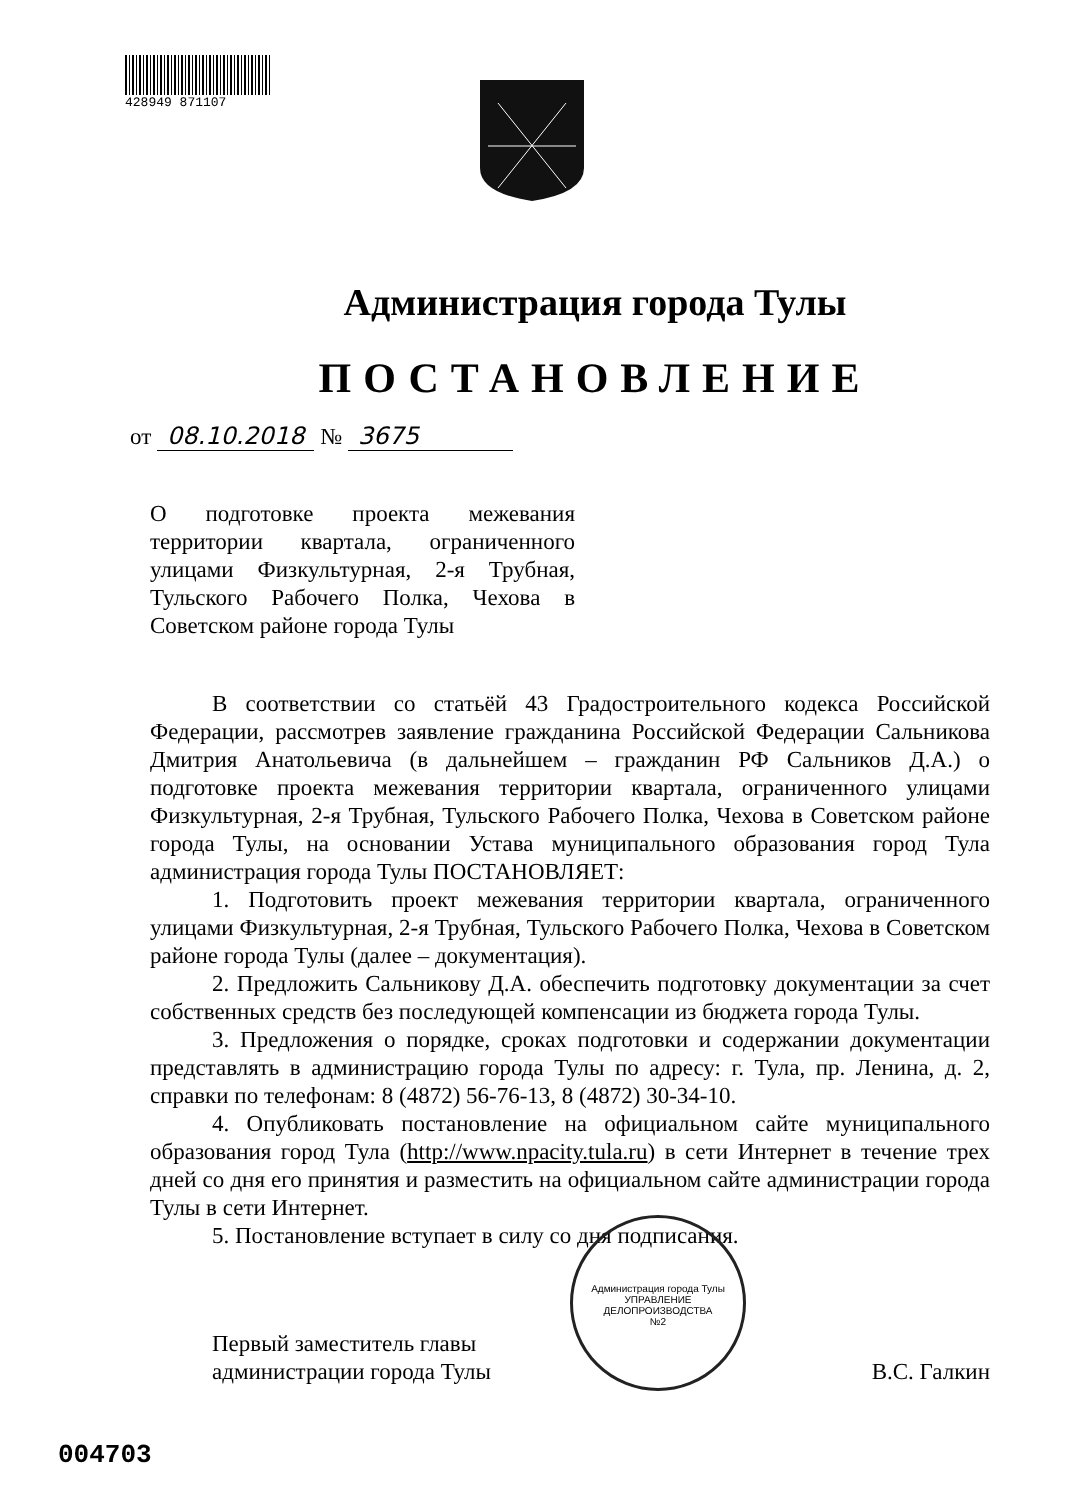428949 871107
Администрация города Тулы
ПОСТАНОВЛЕНИЕ
от 08.10.2018 № 3675
О подготовке проекта межевания территории квартала, ограниченного улицами Физкультурная, 2-я Трубная, Тульского Рабочего Полка, Чехова в Советском районе города Тулы
В соответствии со статьёй 43 Градостроительного кодекса Российской Федерации, рассмотрев заявление гражданина Российской Федерации Сальникова Дмитрия Анатольевича (в дальнейшем – гражданин РФ Сальников Д.А.) о подготовке проекта межевания территории квартала, ограниченного улицами Физкультурная, 2-я Трубная, Тульского Рабочего Полка, Чехова в Советском районе города Тулы, на основании Устава муниципального образования город Тула администрация города Тулы ПОСТАНОВЛЯЕТ:
1. Подготовить проект межевания территории квартала, ограниченного улицами Физкультурная, 2-я Трубная, Тульского Рабочего Полка, Чехова в Советском районе города Тулы (далее – документация).
2. Предложить Сальникову Д.А. обеспечить подготовку документации за счет собственных средств без последующей компенсации из бюджета города Тулы.
3. Предложения о порядке, сроках подготовки и содержании документации представлять в администрацию города Тулы по адресу: г. Тула, пр. Ленина, д. 2, справки по телефонам: 8 (4872) 56-76-13, 8 (4872) 30-34-10.
4. Опубликовать постановление на официальном сайте муниципального образования город Тула (http://www.npacity.tula.ru) в сети Интернет в течение трех дней со дня его принятия и разместить на официальном сайте администрации города Тулы в сети Интернет.
5. Постановление вступает в силу со дня подписания.
Первый заместитель главы
администрации города Тулы
В.С. Галкин
Администрация города Тулы
УПРАВЛЕНИЕ
ДЕЛОПРОИЗВОДСТВА
№2
004703